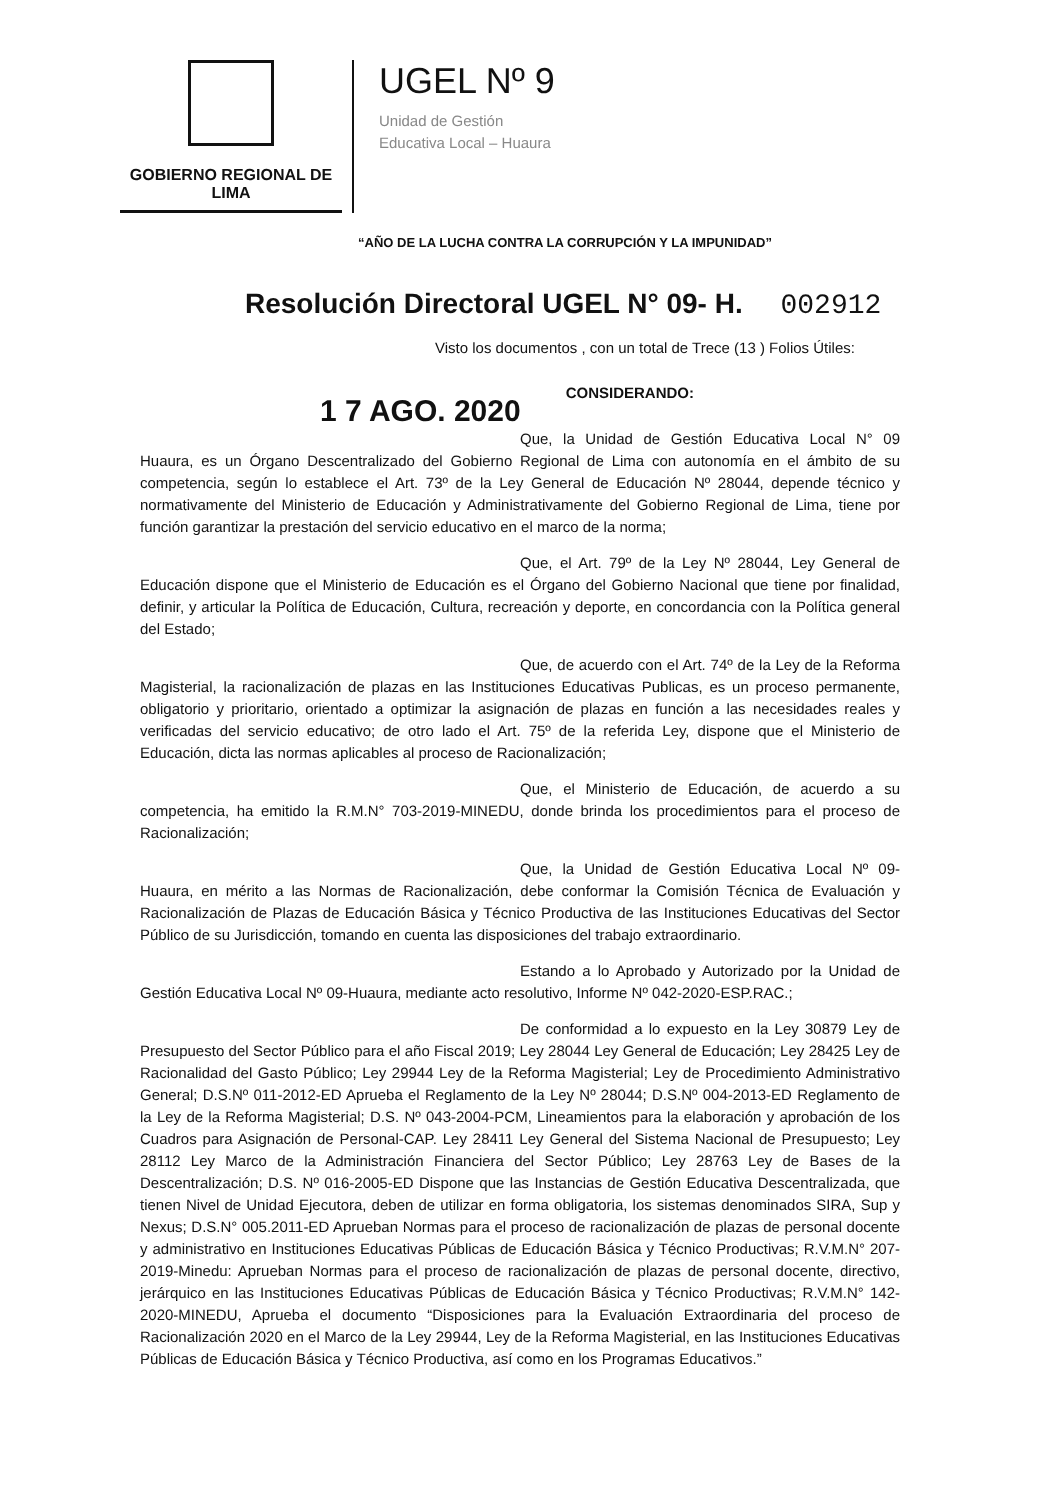GOBIERNO REGIONAL DE LIMA
UGEL Nº 9
Unidad de Gestión
Educativa Local – Huaura
“AÑO DE LA LUCHA CONTRA LA CORRUPCIÓN Y LA IMPUNIDAD”
Resolución Directoral UGEL N° 09- H. 002912
Visto los documentos , con un total de Trece (13 ) Folios Útiles:
1 7 AGO. 2020
CONSIDERANDO:
Que, la Unidad de Gestión Educativa Local N° 09 Huaura, es un Órgano Descentralizado del Gobierno Regional de Lima con autonomía en el ámbito de su competencia, según lo establece el Art. 73º de la Ley General de Educación Nº 28044, depende técnico y normativamente del Ministerio de Educación y Administrativamente del Gobierno Regional de Lima, tiene por función garantizar la prestación del servicio educativo en el marco de la norma;
Que, el Art. 79º de la Ley Nº 28044, Ley General de Educación dispone que el Ministerio de Educación es el Órgano del Gobierno Nacional que tiene por finalidad, definir, y articular la Política de Educación, Cultura, recreación y deporte, en concordancia con la Política general del Estado;
Que, de acuerdo con el Art. 74º de la Ley de la Reforma Magisterial, la racionalización de plazas en las Instituciones Educativas Publicas, es un proceso permanente, obligatorio y prioritario, orientado a optimizar la asignación de plazas en función a las necesidades reales y verificadas del servicio educativo; de otro lado el Art. 75º de la referida Ley, dispone que el Ministerio de Educación, dicta las normas aplicables al proceso de Racionalización;
Que, el Ministerio de Educación, de acuerdo a su competencia, ha emitido la R.M.N° 703-2019-MINEDU, donde brinda los procedimientos para el proceso de Racionalización;
Que, la Unidad de Gestión Educativa Local Nº 09-Huaura, en mérito a las Normas de Racionalización, debe conformar la Comisión Técnica de Evaluación y Racionalización de Plazas de Educación Básica y Técnico Productiva de las Instituciones Educativas del Sector Público de su Jurisdicción, tomando en cuenta las disposiciones del trabajo extraordinario.
Estando a lo Aprobado y Autorizado por la Unidad de Gestión Educativa Local Nº 09-Huaura, mediante acto resolutivo, Informe Nº 042-2020-ESP.RAC.;
De conformidad a lo expuesto en la Ley 30879 Ley de Presupuesto del Sector Público para el año Fiscal 2019; Ley 28044 Ley General de Educación; Ley 28425 Ley de Racionalidad del Gasto Público; Ley 29944 Ley de la Reforma Magisterial; Ley de Procedimiento Administrativo General; D.S.Nº 011-2012-ED Aprueba el Reglamento de la Ley Nº 28044; D.S.Nº 004-2013-ED Reglamento de la Ley de la Reforma Magisterial; D.S. Nº 043-2004-PCM, Lineamientos para la elaboración y aprobación de los Cuadros para Asignación de Personal-CAP. Ley 28411 Ley General del Sistema Nacional de Presupuesto; Ley 28112 Ley Marco de la Administración Financiera del Sector Público; Ley 28763 Ley de Bases de la Descentralización; D.S. Nº 016-2005-ED Dispone que las Instancias de Gestión Educativa Descentralizada, que tienen Nivel de Unidad Ejecutora, deben de utilizar en forma obligatoria, los sistemas denominados SIRA, Sup y Nexus; D.S.N° 005.2011-ED Aprueban Normas para el proceso de racionalización de plazas de personal docente y administrativo en Instituciones Educativas Públicas de Educación Básica y Técnico Productivas; R.V.M.N° 207-2019-Minedu: Aprueban Normas para el proceso de racionalización de plazas de personal docente, directivo, jerárquico en las Instituciones Educativas Públicas de Educación Básica y Técnico Productivas; R.V.M.N° 142-2020-MINEDU, Aprueba el documento “Disposiciones para la Evaluación Extraordinaria del proceso de Racionalización 2020 en el Marco de la Ley 29944, Ley de la Reforma Magisterial, en las Instituciones Educativas Públicas de Educación Básica y Técnico Productiva, así como en los Programas Educativos.”